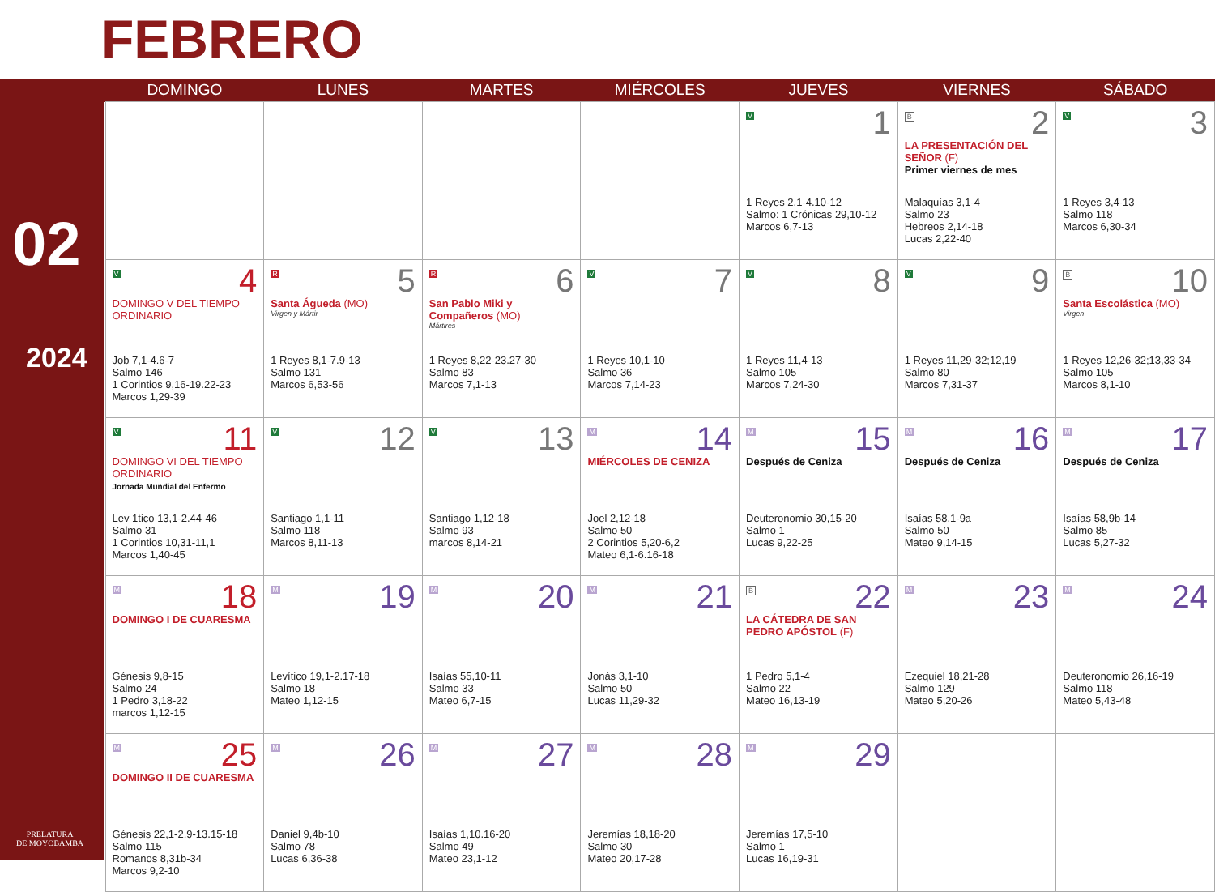FEBRERO
02
2024
PRELATURA
DE MOYOBAMBA
| | DOMINGO | LUNES | MARTES | MIÉRCOLES | JUEVES | VIERNES | SÁBADO |
| --- | --- | --- | --- | --- | --- | --- | --- |
| | | | | | 1 V 1 Reyes 2,1-4.10-12 Salmo: 1 Crónicas 29,10-12 Marcos 6,7-13 | 2 B LA PRESENTACIÓN DEL SEÑOR (F) Primer viernes de mes Malaquías 3,1-4 Salmo 23 Hebreos 2,14-18 Lucas 2,22-40 | 3 V 1 Reyes 3,4-13 Salmo 118 Marcos 6,30-34 |
| | 4 V DOMINGO V DEL TIEMPO ORDINARIO Job 7,1-4.6-7 Salmo 146 1 Corintios 9,16-19.22-23 Marcos 1,29-39 | 5 R Santa Águeda (MO) Virgen y Mártir 1 Reyes 8,1-7.9-13 Salmo 131 Marcos 6,53-56 | 6 R San Pablo Miki y Compañeros (MO) Mártires 1 Reyes 8,22-23.27-30 Salmo 83 Marcos 7,1-13 | 7 V 1 Reyes 10,1-10 Salmo 36 Marcos 7,14-23 | 8 V 1 Reyes 11,4-13 Salmo 105 Marcos 7,24-30 | 9 V 1 Reyes 11,29-32;12,19 Salmo 80 Marcos 7,31-37 | 10 B Santa Escolástica (MO) Virgen 1 Reyes 12,26-32;13,33-34 Salmo 105 Marcos 8,1-10 |
| | 11 V DOMINGO VI DEL TIEMPO ORDINARIO Jornada Mundial del Enfermo Lev 1tico 13,1-2.44-46 Salmo 31 1 Corintios 10,31-11,1 Marcos 1,40-45 | 12 V Santiago 1,1-11 Salmo 118 Marcos 8,11-13 | 13 V Santiago 1,12-18 Salmo 93 marcos 8,14-21 | 14 M MIÉRCOLES DE CENIZA Joel 2,12-18 Salmo 50 2 Corintios 5,20-6,2 Mateo 6,1-6.16-18 | 15 M Después de Ceniza Deuteronomio 30,15-20 Salmo 1 Lucas 9,22-25 | 16 M Después de Ceniza Isaías 58,1-9a Salmo 50 Mateo 9,14-15 | 17 M Después de Ceniza Isaías 58,9b-14 Salmo 85 Lucas 5,27-32 |
| | 18 M DOMINGO I DE CUARESMA Génesis 9,8-15 Salmo 24 1 Pedro 3,18-22 marcos 1,12-15 | 19 M Levítico 19,1-2.17-18 Salmo 18 Mateo 1,12-15 | 20 M Isaías 55,10-11 Salmo 33 Mateo 6,7-15 | 21 M Jonás 3,1-10 Salmo 50 Lucas 11,29-32 | 22 B LA CÁTEDRA DE SAN PEDRO APÓSTOL (F) 1 Pedro 5,1-4 Salmo 22 Mateo 16,13-19 | 23 M Ezequiel 18,21-28 Salmo 129 Mateo 5,20-26 | 24 M Deuteronomio 26,16-19 Salmo 118 Mateo 5,43-48 |
| | 25 M DOMINGO II DE CUARESMA Génesis 22,1-2.9-13.15-18 Salmo 115 Romanos 8,31b-34 Marcos 9,2-10 | 26 M Daniel 9,4b-10 Salmo 78 Lucas 6,36-38 | 27 M Isaías 1,10.16-20 Salmo 49 Mateo 23,1-12 | 28 M Jeremías 18,18-20 Salmo 30 Mateo 20,17-28 | 29 M Jeremías 17,5-10 Salmo 1 Lucas 16,19-31 | | |